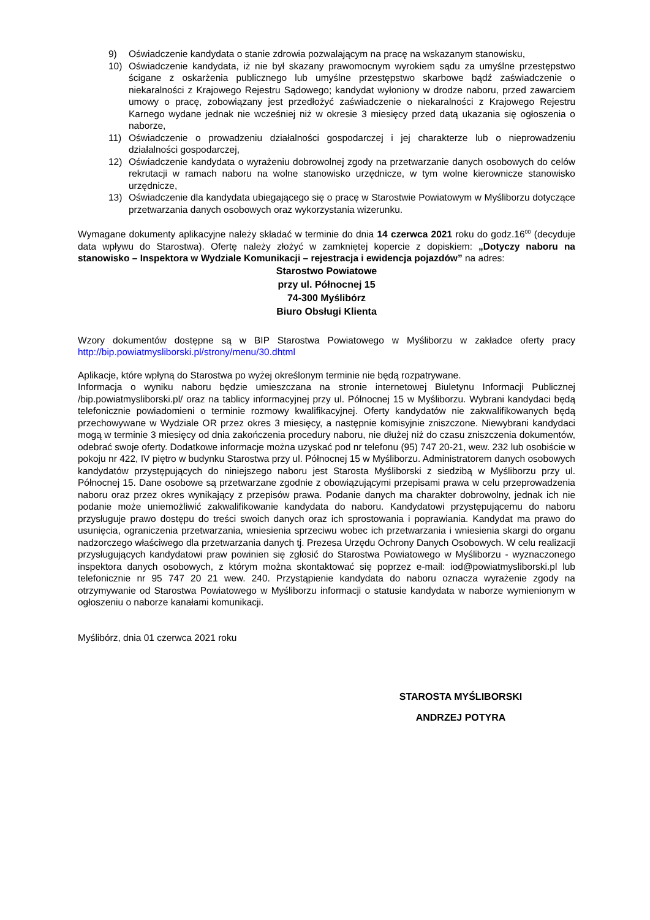9) Oświadczenie kandydata o stanie zdrowia pozwalającym na pracę na wskazanym stanowisku,
10) Oświadczenie kandydata, iż nie był skazany prawomocnym wyrokiem sądu za umyślne przestępstwo ścigane z oskarżenia publicznego lub umyślne przestępstwo skarbowe bądź zaświadczenie o niekaralności z Krajowego Rejestru Sądowego; kandydat wyłoniony w drodze naboru, przed zawarciem umowy o pracę, zobowiązany jest przedłożyć zaświadczenie o niekaralności z Krajowego Rejestru Karnego wydane jednak nie wcześniej niż w okresie 3 miesięcy przed datą ukazania się ogłoszenia o naborze,
11) Oświadczenie o prowadzeniu działalności gospodarczej i jej charakterze lub o nieprowadzeniu działalności gospodarczej,
12) Oświadczenie kandydata o wyrażeniu dobrowolnej zgody na przetwarzanie danych osobowych do celów rekrutacji w ramach naboru na wolne stanowisko urzędnicze, w tym wolne kierownicze stanowisko urzędnicze,
13) Oświadczenie dla kandydata ubiegającego się o pracę w Starostwie Powiatowym w Myśliborzu dotyczące przetwarzania danych osobowych oraz wykorzystania wizerunku.
Wymagane dokumenty aplikacyjne należy składać w terminie do dnia 14 czerwca 2021 roku do godz.16<sup>00</sup> (decyduje data wpływu do Starostwa). Ofertę należy złożyć w zamkniętej kopercie z dopiskiem: „Dotyczy naboru na stanowisko – Inspektora w Wydziale Komunikacji – rejestracja i ewidencja pojazdów” na adres:
Starostwo Powiatowe
przy ul. Północnej 15
74-300 Myślibórz
Biuro Obsługi Klienta
Wzory dokumentów dostępne są w BIP Starostwa Powiatowego w Myśliborzu w zakładce oferty pracy http://bip.powiatmysliborski.pl/strony/menu/30.dhtml
Aplikacje, które wpłyną do Starostwa po wyżej określonym terminie nie będą rozpatrywane.
Informacja o wyniku naboru będzie umieszczana na stronie internetowej Biuletynu Informacji Publicznej /bip.powiatmysliborski.pl/ oraz na tablicy informacyjnej przy ul. Północnej 15 w Myśliborzu. Wybrani kandydaci będą telefonicznie powiadomieni o terminie rozmowy kwalifikacyjnej. Oferty kandydatów nie zakwalifikowanych będą przechowywane w Wydziale OR przez okres 3 miesięcy, a następnie komisyjnie zniszczone. Niewybrani kandydaci mogą w terminie 3 miesięcy od dnia zakończenia procedury naboru, nie dłużej niż do czasu zniszczenia dokumentów, odebrać swoje oferty. Dodatkowe informacje można uzyskać pod nr telefonu (95) 747 20-21, wew. 232 lub osobiście w pokoju nr 422, IV piętro w budynku Starostwa przy ul. Północnej 15 w Myśliborzu. Administratorem danych osobowych kandydatów przystępujących do niniejszego naboru jest Starosta Myśliborski z siedzibą w Myśliborzu przy ul. Północnej 15. Dane osobowe są przetwarzane zgodnie z obowiązującymi przepisami prawa w celu przeprowadzenia naboru oraz przez okres wynikający z przepisów prawa. Podanie danych ma charakter dobrowolny, jednak ich nie podanie może uniemożliwić zakwalifikowanie kandydata do naboru. Kandydatowi przystępującemu do naboru przysługuje prawo dostępu do treści swoich danych oraz ich sprostowania i poprawiania. Kandydat ma prawo do usunięcia, ograniczenia przetwarzania, wniesienia sprzeciwu wobec ich przetwarzania i wniesienia skargi do organu nadzorczego właściwego dla przetwarzania danych tj. Prezesa Urzędu Ochrony Danych Osobowych. W celu realizacji przysługujących kandydatowi praw powinien się zgłosić do Starostwa Powiatowego w Myśliborzu - wyznaczonego inspektora danych osobowych, z którym można skontaktować się poprzez e-mail: iod@powiatmysliborski.pl lub telefonicznie nr 95 747 20 21 wew. 240. Przystąpienie kandydata do naboru oznacza wyrażenie zgody na otrzymywanie od Starostwa Powiatowego w Myśliborzu informacji o statusie kandydata w naborze wymienionym w ogłoszeniu o naborze kanałami komunikacji.
Myślibórz, dnia 01 czerwca 2021 roku
STAROSTA MYŚLIBORSKI
ANDRZEJ POTYRA